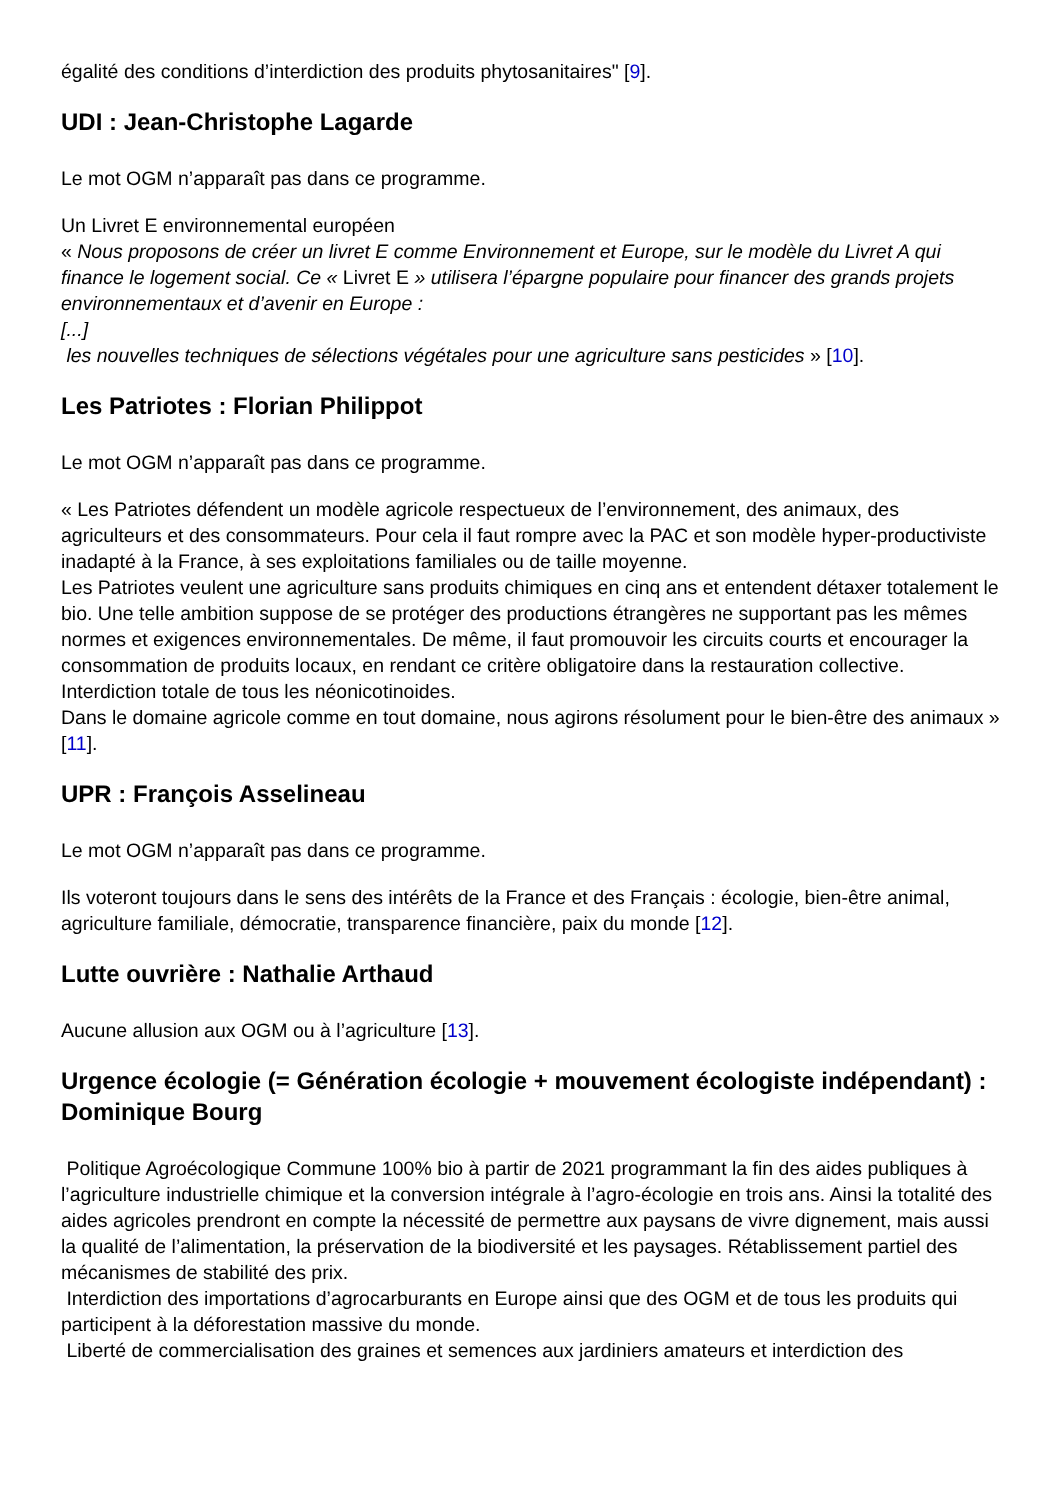égalité des conditions d’interdiction des produits phytosanitaires" [9].
UDI : Jean-Christophe Lagarde
Le mot OGM n’apparaît pas dans ce programme.
Un Livret E environnemental européen
« Nous proposons de créer un livret E comme Environnement et Europe, sur le modèle du Livret A qui finance le logement social. Ce « Livret E » utilisera l’épargne populaire pour financer des grands projets environnementaux et d’avenir en Europe :
[...]
les nouvelles techniques de sélections végétales pour une agriculture sans pesticides » [10].
Les Patriotes : Florian Philippot
Le mot OGM n’apparaît pas dans ce programme.
« Les Patriotes défendent un modèle agricole respectueux de l’environnement, des animaux, des agriculteurs et des consommateurs. Pour cela il faut rompre avec la PAC et son modèle hyper-productiviste inadapté à la France, à ses exploitations familiales ou de taille moyenne.
Les Patriotes veulent une agriculture sans produits chimiques en cinq ans et entendent détaxer totalement le bio. Une telle ambition suppose de se protéger des productions étrangères ne supportant pas les mêmes normes et exigences environnementales. De même, il faut promouvoir les circuits courts et encourager la consommation de produits locaux, en rendant ce critère obligatoire dans la restauration collective. Interdiction totale de tous les néonicotinoides.
Dans le domaine agricole comme en tout domaine, nous agirons résolument pour le bien-être des animaux » [11].
UPR : François Asselineau
Le mot OGM n’apparaît pas dans ce programme.
Ils voteront toujours dans le sens des intérêts de la France et des Français : écologie, bien-être animal, agriculture familiale, démocratie, transparence financière, paix du monde [12].
Lutte ouvrière : Nathalie Arthaud
Aucune allusion aux OGM ou à l’agriculture [13].
Urgence écologie (= Génération écologie + mouvement écologiste indépendant) : Dominique Bourg
Politique Agroécologique Commune 100% bio à partir de 2021 programmant la fin des aides publiques à l’agriculture industrielle chimique et la conversion intégrale à l’agro-écologie en trois ans. Ainsi la totalité des aides agricoles prendront en compte la nécessité de permettre aux paysans de vivre dignement, mais aussi la qualité de l’alimentation, la préservation de la biodiversité et les paysages. Rétablissement partiel des mécanismes de stabilité des prix.
Interdiction des importations d’agrocarburants en Europe ainsi que des OGM et de tous les produits qui participent à la déforestation massive du monde.
Liberté de commercialisation des graines et semences aux jardiniers amateurs et interdiction des